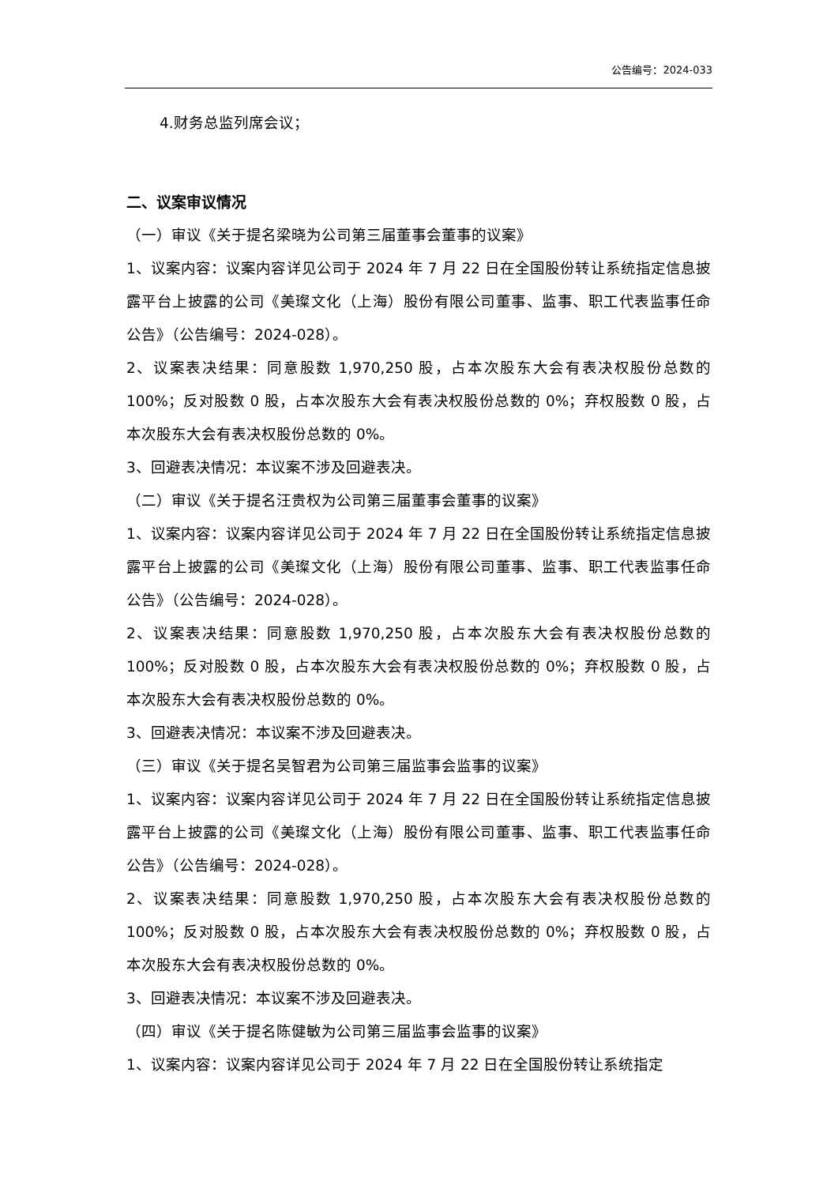公告编号：2024-033
4.财务总监列席会议；
二、议案审议情况
（一）审议《关于提名梁晓为公司第三届董事会董事的议案》
1、议案内容：议案内容详见公司于 2024 年 7 月 22 日在全国股份转让系统指定信息披露平台上披露的公司《美璨文化（上海）股份有限公司董事、监事、职工代表监事任命公告》（公告编号：2024-028）。
2、议案表决结果：同意股数 1,970,250 股，占本次股东大会有表决权股份总数的 100%；反对股数 0 股，占本次股东大会有表决权股份总数的 0%；弃权股数 0 股，占本次股东大会有表决权股份总数的 0%。
3、回避表决情况：本议案不涉及回避表决。
（二）审议《关于提名汪贵权为公司第三届董事会董事的议案》
1、议案内容：议案内容详见公司于 2024 年 7 月 22 日在全国股份转让系统指定信息披露平台上披露的公司《美璨文化（上海）股份有限公司董事、监事、职工代表监事任命公告》（公告编号：2024-028）。
2、议案表决结果：同意股数 1,970,250 股，占本次股东大会有表决权股份总数的 100%；反对股数 0 股，占本次股东大会有表决权股份总数的 0%；弃权股数 0 股，占本次股东大会有表决权股份总数的 0%。
3、回避表决情况：本议案不涉及回避表决。
（三）审议《关于提名吴智君为公司第三届监事会监事的议案》
1、议案内容：议案内容详见公司于 2024 年 7 月 22 日在全国股份转让系统指定信息披露平台上披露的公司《美璨文化（上海）股份有限公司董事、监事、职工代表监事任命公告》（公告编号：2024-028）。
2、议案表决结果：同意股数 1,970,250 股，占本次股东大会有表决权股份总数的 100%；反对股数 0 股，占本次股东大会有表决权股份总数的 0%；弃权股数 0 股，占本次股东大会有表决权股份总数的 0%。
3、回避表决情况：本议案不涉及回避表决。
（四）审议《关于提名陈健敏为公司第三届监事会监事的议案》
1、议案内容：议案内容详见公司于 2024 年 7 月 22 日在全国股份转让系统指定